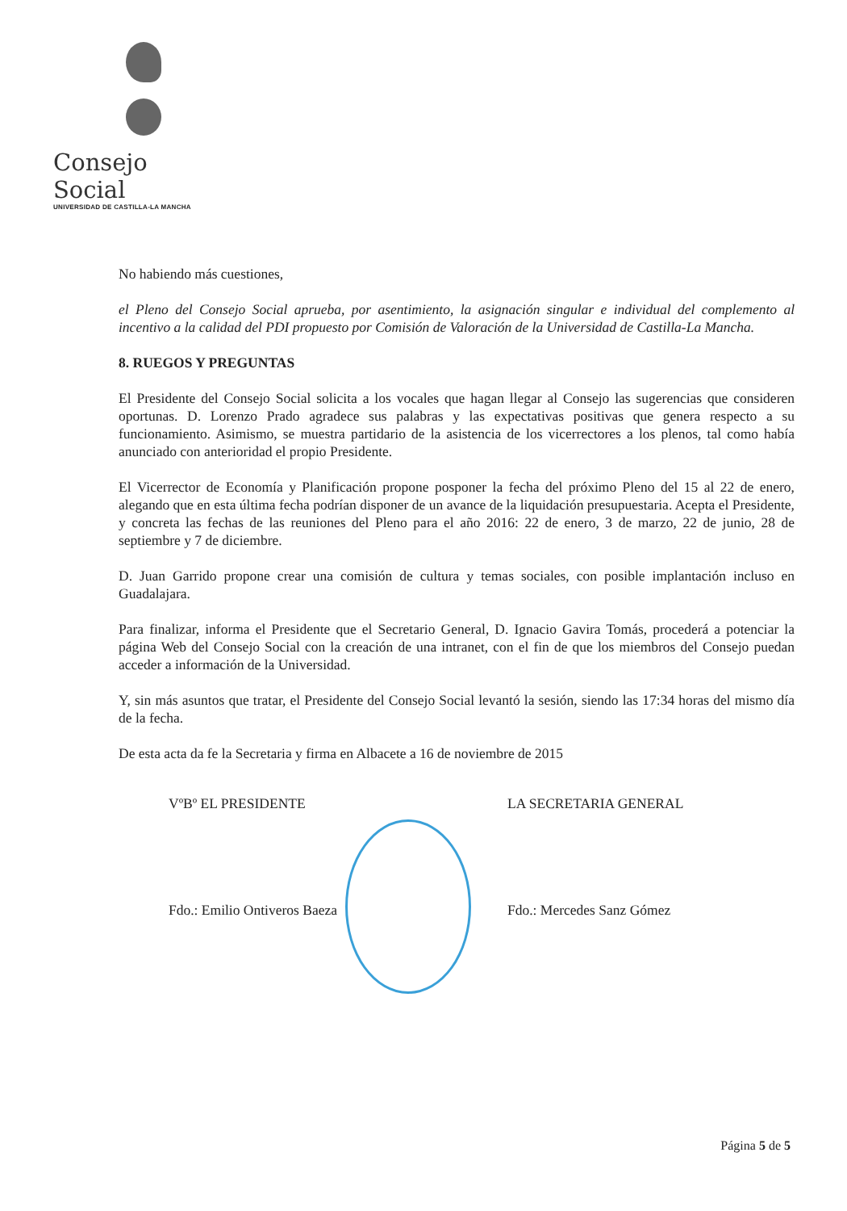Consejo Social
UNIVERSIDAD DE CASTILLA-LA MANCHA
No habiendo más cuestiones,
el Pleno del Consejo Social aprueba, por asentimiento, la asignación singular e individual del complemento al incentivo a la calidad del PDI propuesto por Comisión de Valoración de la Universidad de Castilla-La Mancha.
8. RUEGOS Y PREGUNTAS
El Presidente del Consejo Social solicita a los vocales que hagan llegar al Consejo las sugerencias que consideren oportunas. D. Lorenzo Prado agradece sus palabras y las expectativas positivas que genera respecto a su funcionamiento. Asimismo, se muestra partidario de la asistencia de los vicerrectores a los plenos, tal como había anunciado con anterioridad el propio Presidente.
El Vicerrector de Economía y Planificación propone posponer la fecha del próximo Pleno del 15 al 22 de enero, alegando que en esta última fecha podrían disponer de un avance de la liquidación presupuestaria. Acepta el Presidente, y concreta las fechas de las reuniones del Pleno para el año 2016: 22 de enero, 3 de marzo, 22 de junio, 28 de septiembre y 7 de diciembre.
D. Juan Garrido propone crear una comisión de cultura y temas sociales, con posible implantación incluso en Guadalajara.
Para finalizar, informa el Presidente que el Secretario General, D. Ignacio Gavira Tomás, procederá a potenciar la página Web del Consejo Social con la creación de una intranet, con el fin de que los miembros del Consejo puedan acceder a información de la Universidad.
Y, sin más asuntos que tratar, el Presidente del Consejo Social levantó la sesión, siendo las 17:34 horas del mismo día de la fecha.
De esta acta da fe la Secretaria y firma en Albacete a 16 de noviembre de 2015
VºBº EL PRESIDENTE LA SECRETARIA GENERAL
Fdo.: Emilio Ontiveros Baeza Fdo.: Mercedes Sanz Gómez
Página 5 de 5